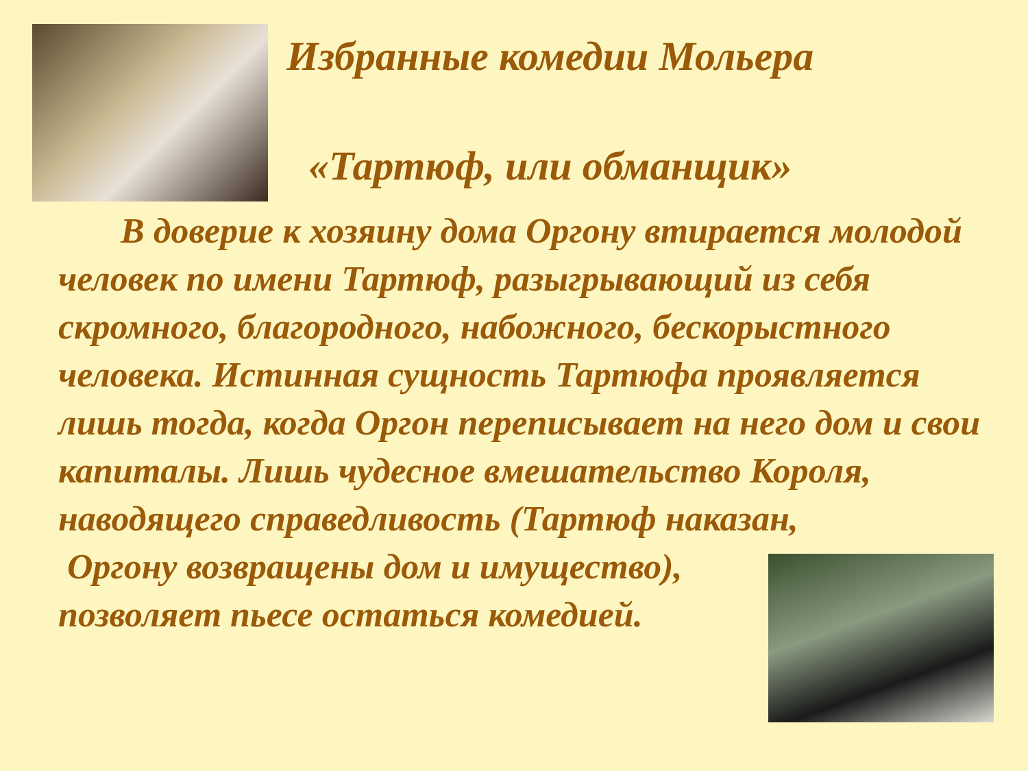Избранные комедии Мольера
«Тартюф, или обманщик»
В доверие к хозяину дома Оргону втирается молодой человек по имени Тартюф, разыгрывающий из себя скромного, благородного, набожного, бескорыстного человека. Истинная сущность Тартюфа проявляется лишь тогда, когда Оргон переписывает на него дом и свои капиталы. Лишь чудесное вмешательство Короля, наводящего справедливость (Тартюф наказан,
Оргону возвращены дом и имущество),
позволяет пьесе остаться комедией.